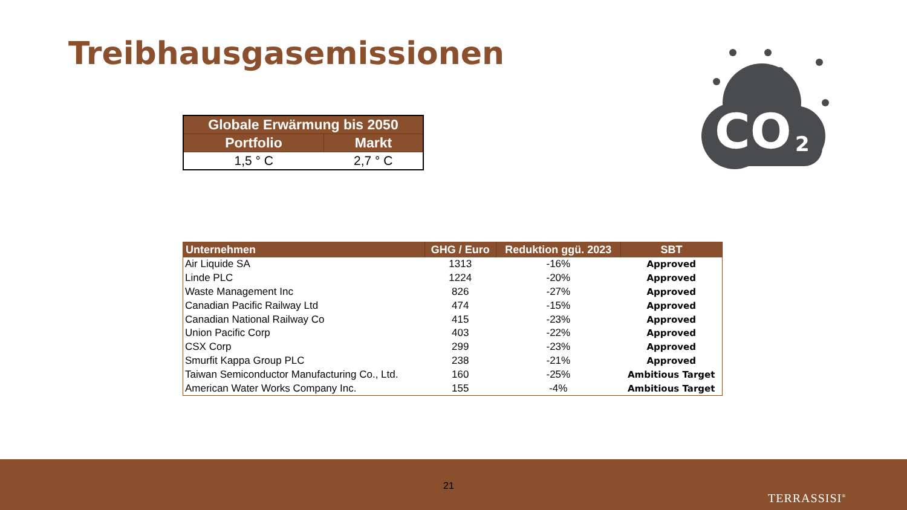Treibhausgasemissionen
CO
2
| Globale Erwärmung bis 2050 | |
| --- | --- |
| Portfolio | Markt |
| 1,5 ° C | 2,7 ° C |
| Unternehmen | GHG / Euro | Reduktion ggü. 2023 | SBT |
| --- | --- | --- | --- |
| Air Liquide SA | 1313 | -16% | Approved |
| Linde PLC | 1224 | -20% | Approved |
| Waste Management Inc | 826 | -27% | Approved |
| Canadian Pacific Railway Ltd | 474 | -15% | Approved |
| Canadian National Railway Co | 415 | -23% | Approved |
| Union Pacific Corp | 403 | -22% | Approved |
| CSX Corp | 299 | -23% | Approved |
| Smurfit Kappa Group PLC | 238 | -21% | Approved |
| Taiwan Semiconductor Manufacturing Co., Ltd. | 160 | -25% | Ambitious Target |
| American Water Works Company Inc. | 155 | -4% | Ambitious Target |
21
TERRASSISI<sup>®</sup>